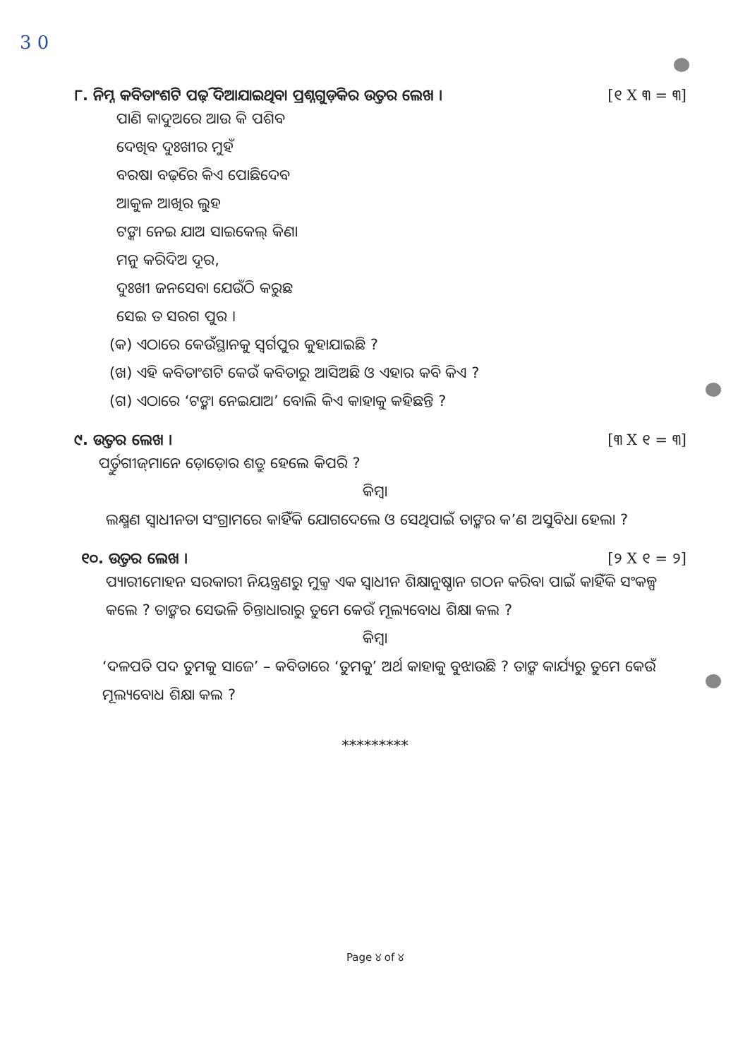3 0
୮. ନିମ୍ନ କବିତାଂଶଟି ପଢ଼ି ଦିଆଯାଇଥିବା ପ୍ରଶ୍ନଗୁଡ଼ିକର ଉତ୍ତର ଲେଖ । [୧ X ୩ = ୩]
ପାଣି କାଦୁଅରେ ଆଉ କି ପଶିବ
ଦେଖିବ ଦୁଃଖୀର ମୁହଁ
ବରଷା ବଢ଼ିରେ କିଏ ପୋଛିଦେବ
ଆକୁଳ ଆଖିର ଲୁହ
ଟଙ୍କା ନେଇ ଯାଅ ସାଇକେଲ୍ କିଣା
ମନୁ କରିଦିଅ ଦୂର,
ଦୁଃଖୀ ଜନସେବା ଯେଉଁଠି କରୁଛ
ସେଇ ତ ସରଗ ପୁର ।
(କ) ଏଠାରେ କେଉଁସ୍ଥାନକୁ ସ୍ୱର୍ଗପୁର କୁହାଯାଇଛି ?
(ଖ) ଏହି କବିତାଂଶଟି କେଉଁ କବିତାରୁ ଆସିଅଛି ଓ ଏହାର କବି କିଏ ?
(ଗ) ଏଠାରେ ‘ଟଙ୍କା ନେଇଯାଅ’ ବୋଲି କିଏ କାହାକୁ କହିଛନ୍ତି ?
୯. ଉତ୍ତର ଲେଖ । [୩ X ୧ = ୩]
ପର୍ତ୍ତୁଗୀଜ୍‌ମାନେ ଡ଼ୋଡ଼ୋର ଶତ୍ରୁ ହେଲେ କିପରି ?
କିମ୍ବା
ଲକ୍ଷ୍ମଣ ସ୍ୱାଧୀନତା ସଂଗ୍ରାମରେ କାହିଁକି ଯୋଗଦେଲେ ଓ ସେଥିପାଇଁ ତାଙ୍କର କ’ଣ ଅସୁବିଧା ହେଲା ?
୧୦. ଉତ୍ତର ଲେଖ । [୨ X ୧ = ୨]
ପ୍ୟାରୀମୋହନ ସରକାରୀ ନିୟନ୍ତ୍ରଣରୁ ମୁକ୍ତ ଏକ ସ୍ୱାଧୀନ ଶିକ୍ଷାନୁଷ୍ଠାନ ଗଠନ କରିବା ପାଇଁ କାହିଁକି ସଂକଳ୍ପ କଲେ ? ତାଙ୍କର ସେଭଳି ଚିନ୍ତାଧାରାରୁ ତୁମେ କେଉଁ ମୂଲ୍ୟବୋଧ ଶିକ୍ଷା କଲ ?
କିମ୍ବା
‘ଦଳପତି ପଦ ତୁମକୁ ସାଜେ’ – କବିତାରେ ‘ତୁମକୁ’ ଅର୍ଥ କାହାକୁ ବୁଝାଉଛି ? ତାଙ୍କ କାର୍ଯ୍ୟରୁ ତୁମେ କେଉଁ ମୂଲ୍ୟବୋଧ ଶିକ୍ଷା କଲ ?
*********
Page ୪ of ୪